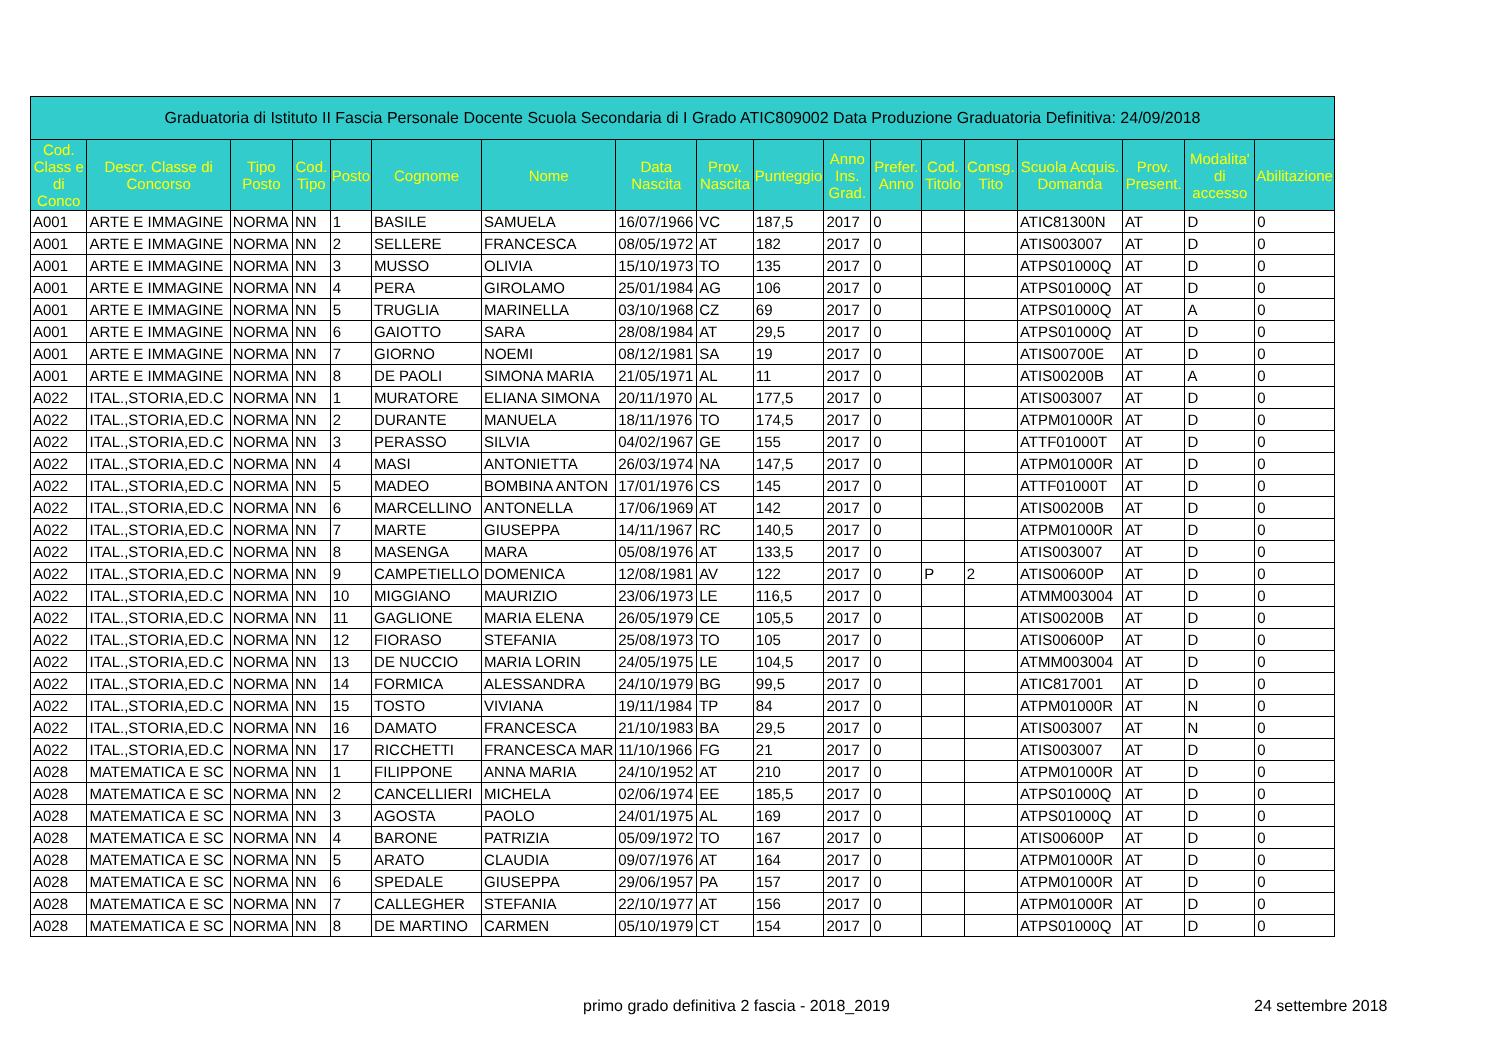| Graduatoria di Istituto II Fascia Personale Docente Scuola Secondaria di I Grado ATIC809002 Data Produzione Graduatoria Definitiva: 24/09/2018 | | | | | | | | | | | | | | | | | |
| Cod. Class e di Conco | Descr. Classe di Concorso | Tipo Posto | Cod. Tipo | Posto | Cognome | Nome | Data Nascita | Prov. Nascita | Punteggio | Anno Ins. Grad. | Prefer. Anno | Cod. Titolo | Consg. Tito | Scuola Acquis. Domanda | Prov. Present. | Modalita' di accesso | Abilitazione |
| A001 | ARTE E IMMAGINE | NORMA | NN | 1 | BASILE | SAMUELA | 16/07/1966 | VC | 187,5 | 2017 | 0 | | | ATIC81300N | AT | D | 0 |
| A001 | ARTE E IMMAGINE | NORMA | NN | 2 | SELLERE | FRANCESCA | 08/05/1972 | AT | 182 | 2017 | 0 | | | ATIS003007 | AT | D | 0 |
| A001 | ARTE E IMMAGINE | NORMA | NN | 3 | MUSSO | OLIVIA | 15/10/1973 | TO | 135 | 2017 | 0 | | | ATPS01000Q | AT | D | 0 |
| A001 | ARTE E IMMAGINE | NORMA | NN | 4 | PERA | GIROLAMO | 25/01/1984 | AG | 106 | 2017 | 0 | | | ATPS01000Q | AT | D | 0 |
| A001 | ARTE E IMMAGINE | NORMA | NN | 5 | TRUGLIA | MARINELLA | 03/10/1968 | CZ | 69 | 2017 | 0 | | | ATPS01000Q | AT | A | 0 |
| A001 | ARTE E IMMAGINE | NORMA | NN | 6 | GAIOTTO | SARA | 28/08/1984 | AT | 29,5 | 2017 | 0 | | | ATPS01000Q | AT | D | 0 |
| A001 | ARTE E IMMAGINE | NORMA | NN | 7 | GIORNO | NOEMI | 08/12/1981 | SA | 19 | 2017 | 0 | | | ATIS00700E | AT | D | 0 |
| A001 | ARTE E IMMAGINE | NORMA | NN | 8 | DE PAOLI | SIMONA MARIA | 21/05/1971 | AL | 11 | 2017 | 0 | | | ATIS00200B | AT | A | 0 |
| A022 | ITAL.,STORIA,ED.C | NORMA | NN | 1 | MURATORE | ELIANA SIMONA | 20/11/1970 | AL | 177,5 | 2017 | 0 | | | ATIS003007 | AT | D | 0 |
| A022 | ITAL.,STORIA,ED.C | NORMA | NN | 2 | DURANTE | MANUELA | 18/11/1976 | TO | 174,5 | 2017 | 0 | | | ATPM01000R | AT | D | 0 |
| A022 | ITAL.,STORIA,ED.C | NORMA | NN | 3 | PERASSO | SILVIA | 04/02/1967 | GE | 155 | 2017 | 0 | | | ATTF01000T | AT | D | 0 |
| A022 | ITAL.,STORIA,ED.C | NORMA | NN | 4 | MASI | ANTONIETTA | 26/03/1974 | NA | 147,5 | 2017 | 0 | | | ATPM01000R | AT | D | 0 |
| A022 | ITAL.,STORIA,ED.C | NORMA | NN | 5 | MADEO | BOMBINA ANTON | 17/01/1976 | CS | 145 | 2017 | 0 | | | ATTF01000T | AT | D | 0 |
| A022 | ITAL.,STORIA,ED.C | NORMA | NN | 6 | MARCELLINO | ANTONELLA | 17/06/1969 | AT | 142 | 2017 | 0 | | | ATIS00200B | AT | D | 0 |
| A022 | ITAL.,STORIA,ED.C | NORMA | NN | 7 | MARTE | GIUSEPPA | 14/11/1967 | RC | 140,5 | 2017 | 0 | | | ATPM01000R | AT | D | 0 |
| A022 | ITAL.,STORIA,ED.C | NORMA | NN | 8 | MASENGA | MARA | 05/08/1976 | AT | 133,5 | 2017 | 0 | | | ATIS003007 | AT | D | 0 |
| A022 | ITAL.,STORIA,ED.C | NORMA | NN | 9 | CAMPETIELLO | DOMENICA | 12/08/1981 | AV | 122 | 2017 | 0 | P | 2 | ATIS00600P | AT | D | 0 |
| A022 | ITAL.,STORIA,ED.C | NORMA | NN | 10 | MIGGIANO | MAURIZIO | 23/06/1973 | LE | 116,5 | 2017 | 0 | | | ATMM003004 | AT | D | 0 |
| A022 | ITAL.,STORIA,ED.C | NORMA | NN | 11 | GAGLIONE | MARIA ELENA | 26/05/1979 | CE | 105,5 | 2017 | 0 | | | ATIS00200B | AT | D | 0 |
| A022 | ITAL.,STORIA,ED.C | NORMA | NN | 12 | FIORASO | STEFANIA | 25/08/1973 | TO | 105 | 2017 | 0 | | | ATIS00600P | AT | D | 0 |
| A022 | ITAL.,STORIA,ED.C | NORMA | NN | 13 | DE NUCCIO | MARIA LORIN | 24/05/1975 | LE | 104,5 | 2017 | 0 | | | ATMM003004 | AT | D | 0 |
| A022 | ITAL.,STORIA,ED.C | NORMA | NN | 14 | FORMICA | ALESSANDRA | 24/10/1979 | BG | 99,5 | 2017 | 0 | | | ATIC817001 | AT | D | 0 |
| A022 | ITAL.,STORIA,ED.C | NORMA | NN | 15 | TOSTO | VIVIANA | 19/11/1984 | TP | 84 | 2017 | 0 | | | ATPM01000R | AT | N | 0 |
| A022 | ITAL.,STORIA,ED.C | NORMA | NN | 16 | DAMATO | FRANCESCA | 21/10/1983 | BA | 29,5 | 2017 | 0 | | | ATIS003007 | AT | N | 0 |
| A022 | ITAL.,STORIA,ED.C | NORMA | NN | 17 | RICCHETTI | FRANCESCA MAR | 11/10/1966 | FG | 21 | 2017 | 0 | | | ATIS003007 | AT | D | 0 |
| A028 | MATEMATICA E SC | NORMA | NN | 1 | FILIPPONE | ANNA MARIA | 24/10/1952 | AT | 210 | 2017 | 0 | | | ATPM01000R | AT | D | 0 |
| A028 | MATEMATICA E SC | NORMA | NN | 2 | CANCELLIERI | MICHELA | 02/06/1974 | EE | 185,5 | 2017 | 0 | | | ATPS01000Q | AT | D | 0 |
| A028 | MATEMATICA E SC | NORMA | NN | 3 | AGOSTA | PAOLO | 24/01/1975 | AL | 169 | 2017 | 0 | | | ATPS01000Q | AT | D | 0 |
| A028 | MATEMATICA E SC | NORMA | NN | 4 | BARONE | PATRIZIA | 05/09/1972 | TO | 167 | 2017 | 0 | | | ATIS00600P | AT | D | 0 |
| A028 | MATEMATICA E SC | NORMA | NN | 5 | ARATO | CLAUDIA | 09/07/1976 | AT | 164 | 2017 | 0 | | | ATPM01000R | AT | D | 0 |
| A028 | MATEMATICA E SC | NORMA | NN | 6 | SPEDALE | GIUSEPPA | 29/06/1957 | PA | 157 | 2017 | 0 | | | ATPM01000R | AT | D | 0 |
| A028 | MATEMATICA E SC | NORMA | NN | 7 | CALLEGHER | STEFANIA | 22/10/1977 | AT | 156 | 2017 | 0 | | | ATPM01000R | AT | D | 0 |
| A028 | MATEMATICA E SC | NORMA | NN | 8 | DE MARTINO | CARMEN | 05/10/1979 | CT | 154 | 2017 | 0 | | | ATPS01000Q | AT | D | 0 |
primo grado definitiva 2 fascia - 2018_2019
24 settembre 2018